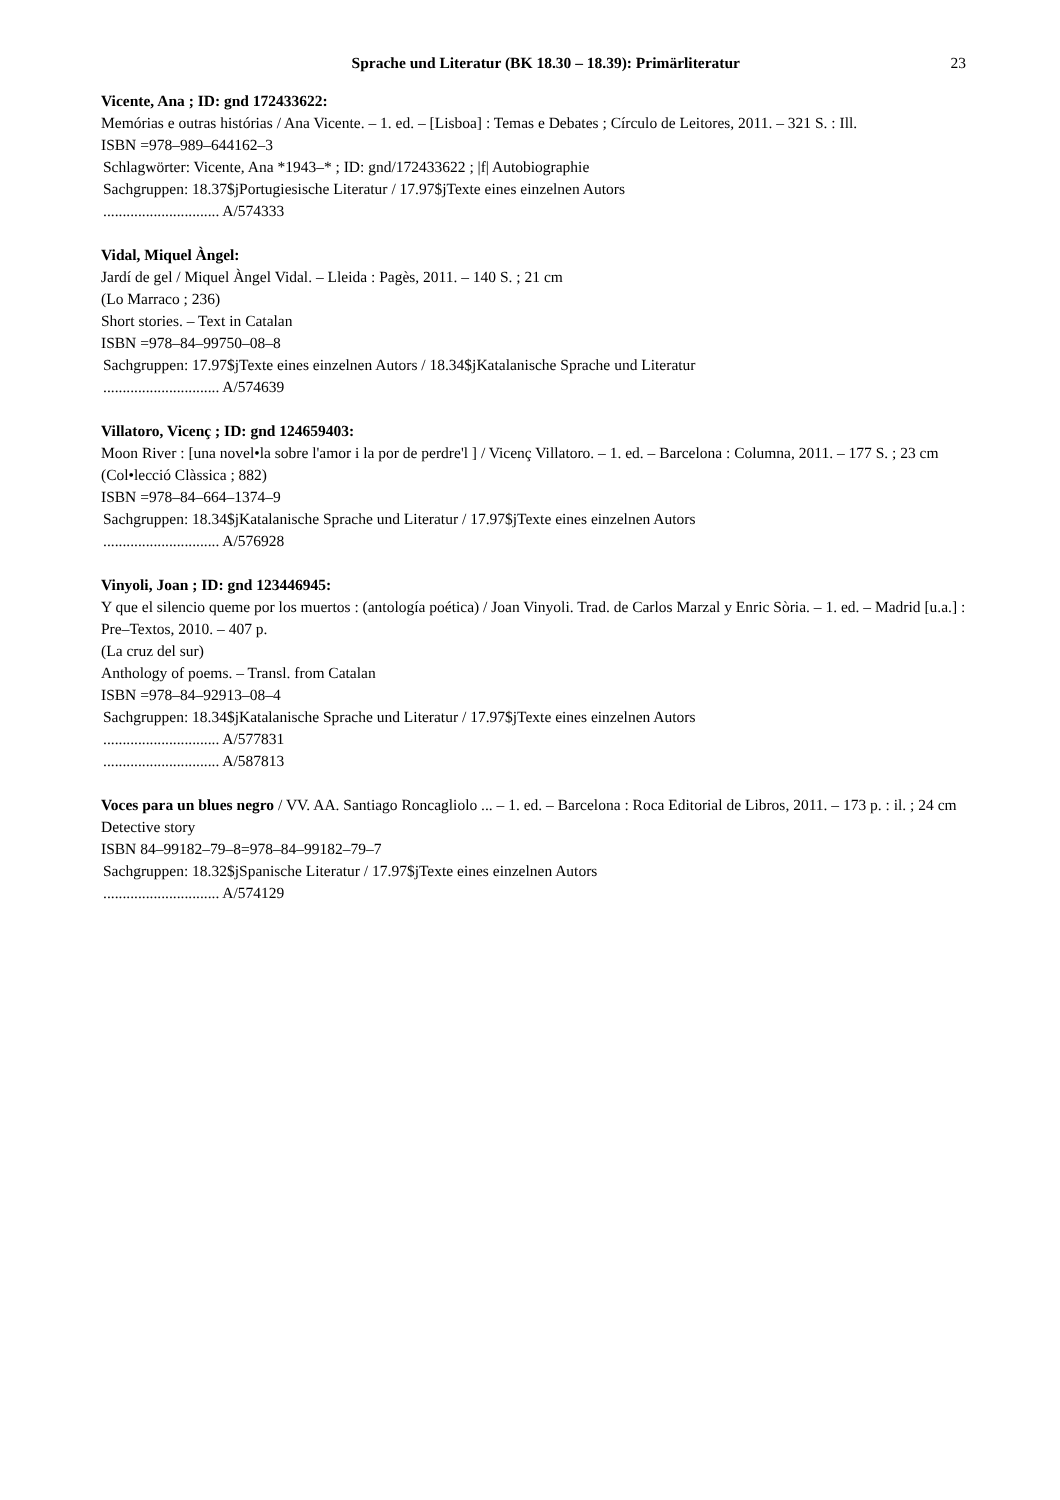Sprache und Literatur (BK 18.30 – 18.39): Primärliteratur 23
Vicente, Ana ; ID: gnd 172433622:
Memórias e outras histórias / Ana Vicente. – 1. ed. – [Lisboa] : Temas e Debates ; Círculo de Leitores, 2011. – 321 S. : Ill.
ISBN =978–989–644162–3
Schlagwörter: Vicente, Ana *1943–* ; ID: gnd/172433622 ; |f| Autobiographie
Sachgruppen: 18.37$jPortugiesische Literatur / 17.97$jTexte eines einzelnen Autors
.............................. A/574333
Vidal, Miquel Àngel:
Jardí de gel / Miquel Àngel Vidal. – Lleida : Pagès, 2011. – 140 S. ; 21 cm
(Lo Marraco ; 236)
Short stories. – Text in Catalan
ISBN =978–84–99750–08–8
Sachgruppen: 17.97$jTexte eines einzelnen Autors / 18.34$jKatalanische Sprache und Literatur
.............................. A/574639
Villatoro, Vicenç ; ID: gnd 124659403:
Moon River : [una novel•la sobre l'amor i la por de perdre'l ] / Vicenç Villatoro. – 1. ed. – Barcelona : Columna, 2011. – 177 S. ; 23 cm
(Col•lecció Clàssica ; 882)
ISBN =978–84–664–1374–9
Sachgruppen: 18.34$jKatalanische Sprache und Literatur / 17.97$jTexte eines einzelnen Autors
.............................. A/576928
Vinyoli, Joan ; ID: gnd 123446945:
Y que el silencio queme por los muertos : (antología poética) / Joan Vinyoli. Trad. de Carlos Marzal y Enric Sòria. – 1. ed. – Madrid [u.a.] : Pre–Textos, 2010. – 407 p.
(La cruz del sur)
Anthology of poems. – Transl. from Catalan
ISBN =978–84–92913–08–4
Sachgruppen: 18.34$jKatalanische Sprache und Literatur / 17.97$jTexte eines einzelnen Autors
.............................. A/577831
.............................. A/587813
Voces para un blues negro / VV. AA. Santiago Roncagliolo ... – 1. ed. – Barcelona : Roca Editorial de Libros, 2011. – 173 p. : il. ; 24 cm
Detective story
ISBN 84–99182–79–8=978–84–99182–79–7
Sachgruppen: 18.32$jSpanische Literatur / 17.97$jTexte eines einzelnen Autors
.............................. A/574129